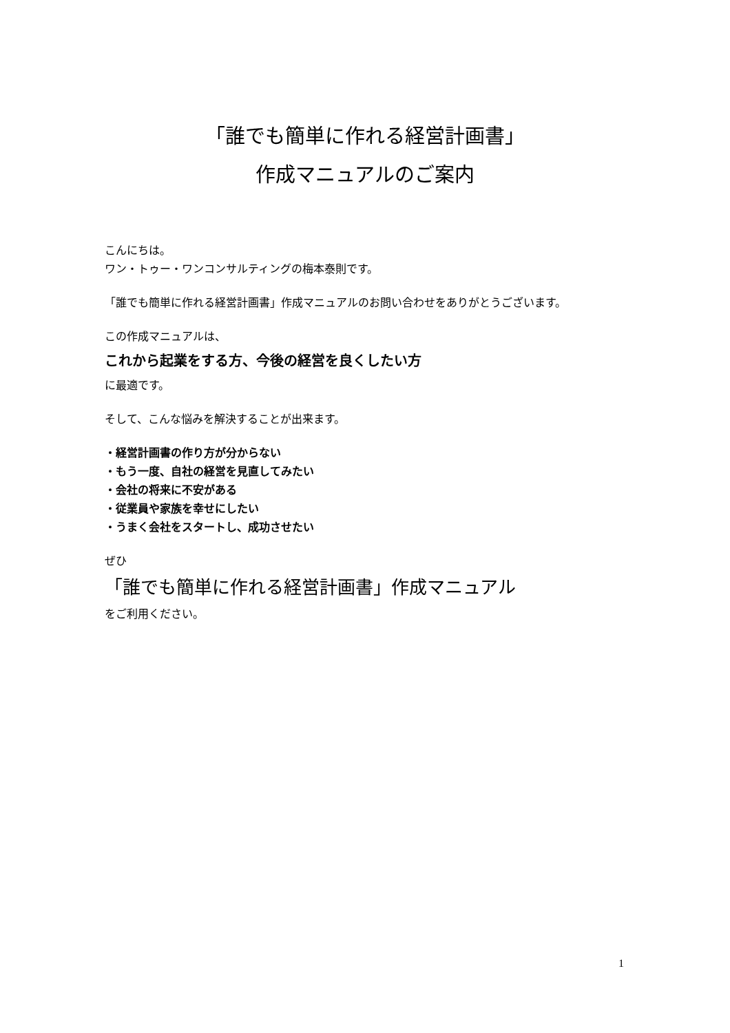「誰でも簡単に作れる経営計画書」
作成マニュアルのご案内
こんにちは。
ワン・トゥー・ワンコンサルティングの梅本泰則です。
「誰でも簡単に作れる経営計画書」作成マニュアルのお問い合わせをありがとうございます。
この作成マニュアルは、
これから起業をする方、今後の経営を良くしたい方
に最適です。
そして、こんな悩みを解決することが出来ます。
・経営計画書の作り方が分からない
・もう一度、自社の経営を見直してみたい
・会社の将来に不安がある
・従業員や家族を幸せにしたい
・うまく会社をスタートし、成功させたい
ぜひ
「誰でも簡単に作れる経営計画書」作成マニュアル
をご利用ください。
1